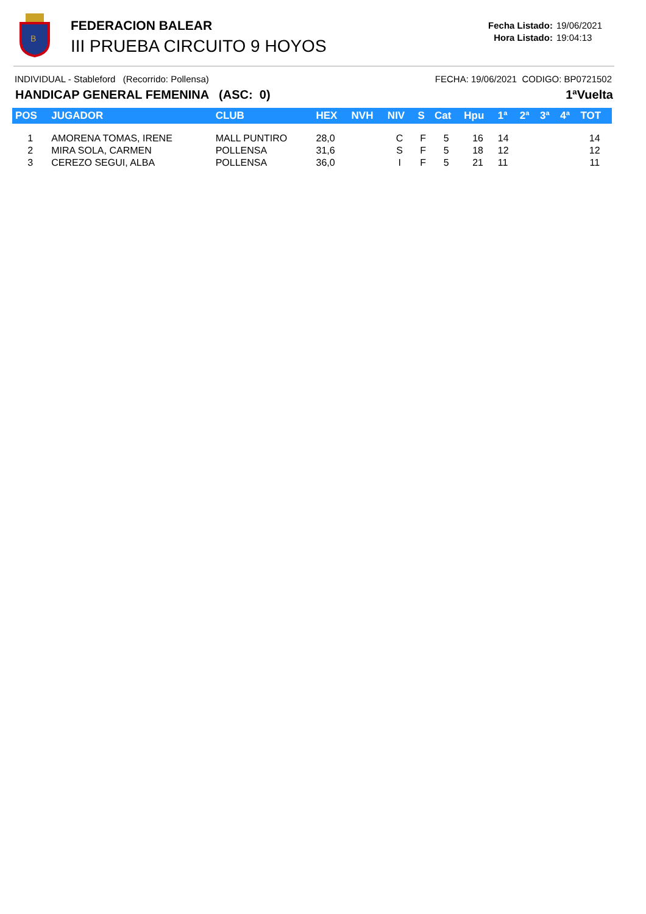B
FEDERACION BALEAR
III PRUEBA CIRCUITO 9 HOYOS
Fecha Listado: 19/06/2021
Hora Listado: 19:04:13
INDIVIDUAL - Stableford (Recorrido: Pollensa) FECHA: 19/06/2021 CODIGO: BP0721502
HANDICAP GENERAL FEMENINA (ASC: 0) 1ªVuelta
| POS | JUGADOR | CLUB | HEX | NVH | NIV | S | Cat | Hpu | 1ª | 2ª | 3ª | 4ª | TOT |
| --- | --- | --- | --- | --- | --- | --- | --- | --- | --- | --- | --- | --- | --- |
| 1 | AMORENA TOMAS, IRENE | MALL PUNTIRO | 28,0 | | C | F | 5 | 16 | 14 | | | | 14 |
| 2 | MIRA SOLA, CARMEN | POLLENSA | 31,6 | | S | F | 5 | 18 | 12 | | | | 12 |
| 3 | CEREZO SEGUI, ALBA | POLLENSA | 36,0 | | I | F | 5 | 21 | 11 | | | | 11 |